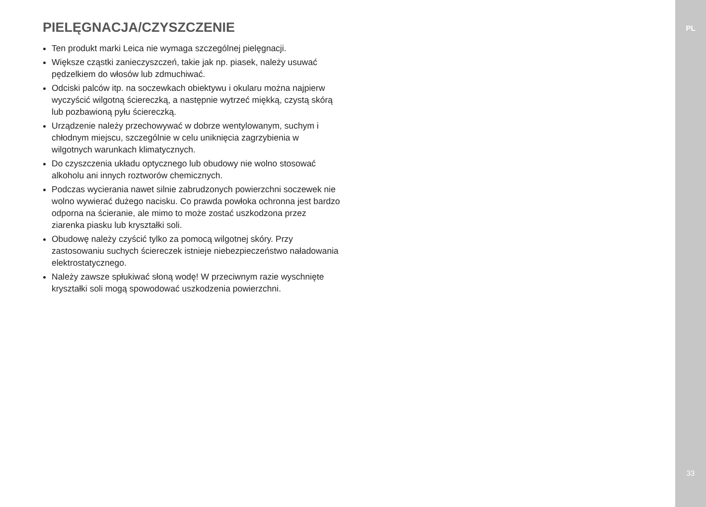PIELĘGNACJA/CZYSZCZENIE
Ten produkt marki Leica nie wymaga szczególnej pielęgnacji.
Większe cząstki zanieczyszczeń, takie jak np. piasek, należy usuwać pędzelkiem do włosów lub zdmuchiwać.
Odciski palców itp. na soczewkach obiektywu i okularu można najpierw wyczyścić wilgotną ściereczką, a następnie wytrzeć miękką, czystą skórą lub pozbawioną pyłu ściereczką.
Urządzenie należy przechowywać w dobrze wentylowanym, suchym i chłodnym miejscu, szczególnie w celu uniknięcia zagrzybienia w wilgotnych warunkach klimatycznych.
Do czyszczenia układu optycznego lub obudowy nie wolno stosować alkoholu ani innych roztworów chemicznych.
Podczas wycierania nawet silnie zabrudzonych powierzchni soczewek nie wolno wywierać dużego nacisku. Co prawda powłoka ochronna jest bardzo odporna na ścieranie, ale mimo to może zostać uszkodzona przez ziarenka piasku lub kryształki soli.
Obudowę należy czyścić tylko za pomocą wilgotnej skóry. Przy zastosowaniu suchych ściereczek istnieje niebezpieczeństwo naładowania elektrostatycznego.
Należy zawsze spłukiwać słoną wodę! W przeciwnym razie wyschnięte kryształki soli mogą spowodować uszkodzenia powierzchni.
PL
33